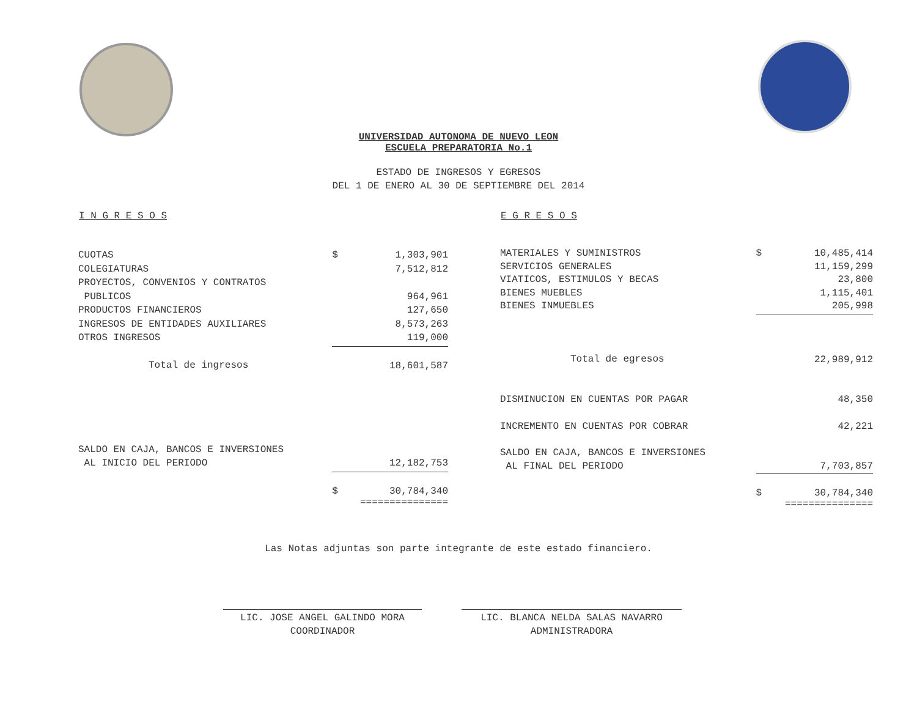UNIVERSIDAD AUTONOMA DE NUEVO LEON
ESCUELA PREPARATORIA No.1
ESTADO DE INGRESOS Y EGRESOS
DEL 1 DE ENERO AL 30 DE SEPTIEMBRE DEL 2014
| I N G R E S O S | | |
| --- | --- | --- |
| CUOTAS | $ | 1,303,901 |
| COLEGIATURAS | | 7,512,812 |
| PROYECTOS, CONVENIOS Y CONTRATOS | | |
| PUBLICOS | | 964,961 |
| PRODUCTOS FINANCIEROS | | 127,650 |
| INGRESOS DE ENTIDADES AUXILIARES | | 8,573,263 |
| OTROS INGRESOS | | 119,000 |
| Total de ingresos | | 18,601,587 |
| SALDO EN CAJA, BANCOS E INVERSIONES | | |
| AL INICIO DEL PERIODO | | 12,182,753 |
| | $ | 30,784,340 =============== |
| E G R E S O S | | |
| --- | --- | --- |
| MATERIALES Y SUMINISTROS | $ | 10,485,414 |
| SERVICIOS GENERALES | | 11,159,299 |
| VIATICOS, ESTIMULOS Y BECAS | | 23,800 |
| BIENES MUEBLES | | 1,115,401 |
| BIENES INMUEBLES | | 205,998 |
| Total de egresos | | 22,989,912 |
| DISMINUCION EN CUENTAS POR PAGAR | | 48,350 |
| INCREMENTO EN CUENTAS POR COBRAR | | 42,221 |
| SALDO EN CAJA, BANCOS E INVERSIONES | | |
| AL FINAL DEL PERIODO | | 7,703,857 |
| | $ | 30,784,340 =============== |
Las Notas adjuntas son parte integrante de este estado financiero.
LIC. JOSE ANGEL GALINDO MORA
COORDINADOR
LIC. BLANCA NELDA SALAS NAVARRO
ADMINISTRADORA